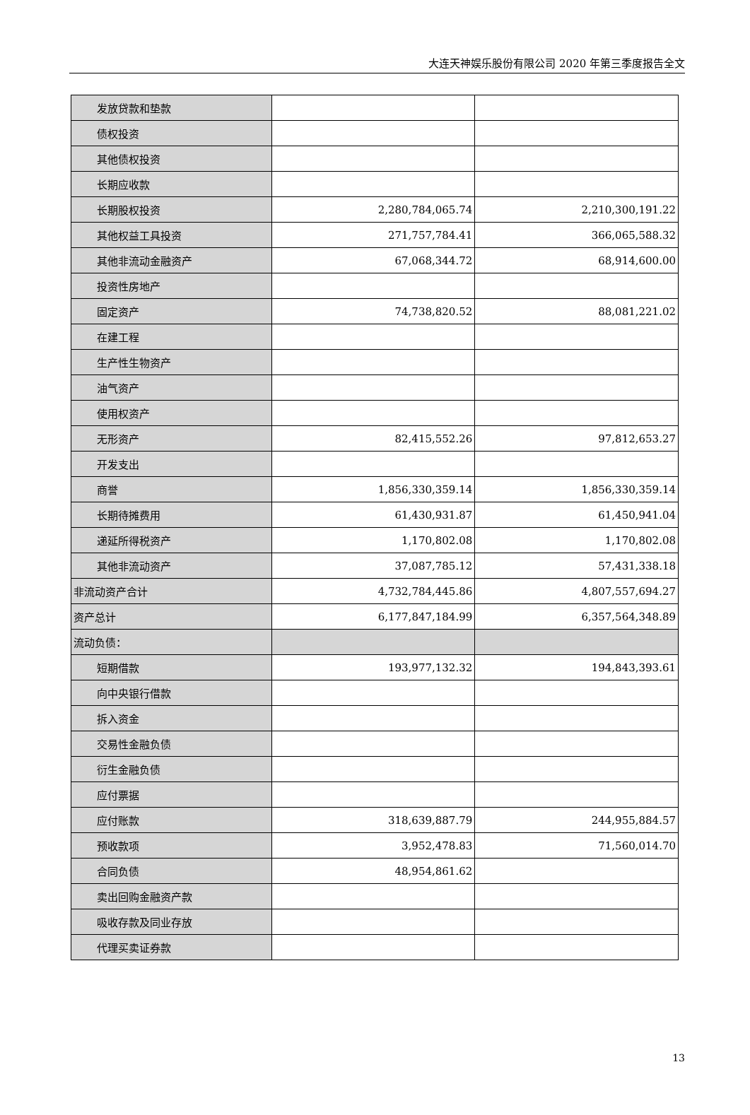大连天神娱乐股份有限公司 2020 年第三季度报告全文
| 发放贷款和垫款 | | |
| 债权投资 | | |
| 其他债权投资 | | |
| 长期应收款 | | |
| 长期股权投资 | 2,280,784,065.74 | 2,210,300,191.22 |
| 其他权益工具投资 | 271,757,784.41 | 366,065,588.32 |
| 其他非流动金融资产 | 67,068,344.72 | 68,914,600.00 |
| 投资性房地产 | | |
| 固定资产 | 74,738,820.52 | 88,081,221.02 |
| 在建工程 | | |
| 生产性生物资产 | | |
| 油气资产 | | |
| 使用权资产 | | |
| 无形资产 | 82,415,552.26 | 97,812,653.27 |
| 开发支出 | | |
| 商誉 | 1,856,330,359.14 | 1,856,330,359.14 |
| 长期待摊费用 | 61,430,931.87 | 61,450,941.04 |
| 递延所得税资产 | 1,170,802.08 | 1,170,802.08 |
| 其他非流动资产 | 37,087,785.12 | 57,431,338.18 |
| 非流动资产合计 | 4,732,784,445.86 | 4,807,557,694.27 |
| 资产总计 | 6,177,847,184.99 | 6,357,564,348.89 |
| 流动负债： | | |
| 短期借款 | 193,977,132.32 | 194,843,393.61 |
| 向中央银行借款 | | |
| 拆入资金 | | |
| 交易性金融负债 | | |
| 衍生金融负债 | | |
| 应付票据 | | |
| 应付账款 | 318,639,887.79 | 244,955,884.57 |
| 预收款项 | 3,952,478.83 | 71,560,014.70 |
| 合同负债 | 48,954,861.62 | |
| 卖出回购金融资产款 | | |
| 吸收存款及同业存放 | | |
| 代理买卖证券款 | | |
13